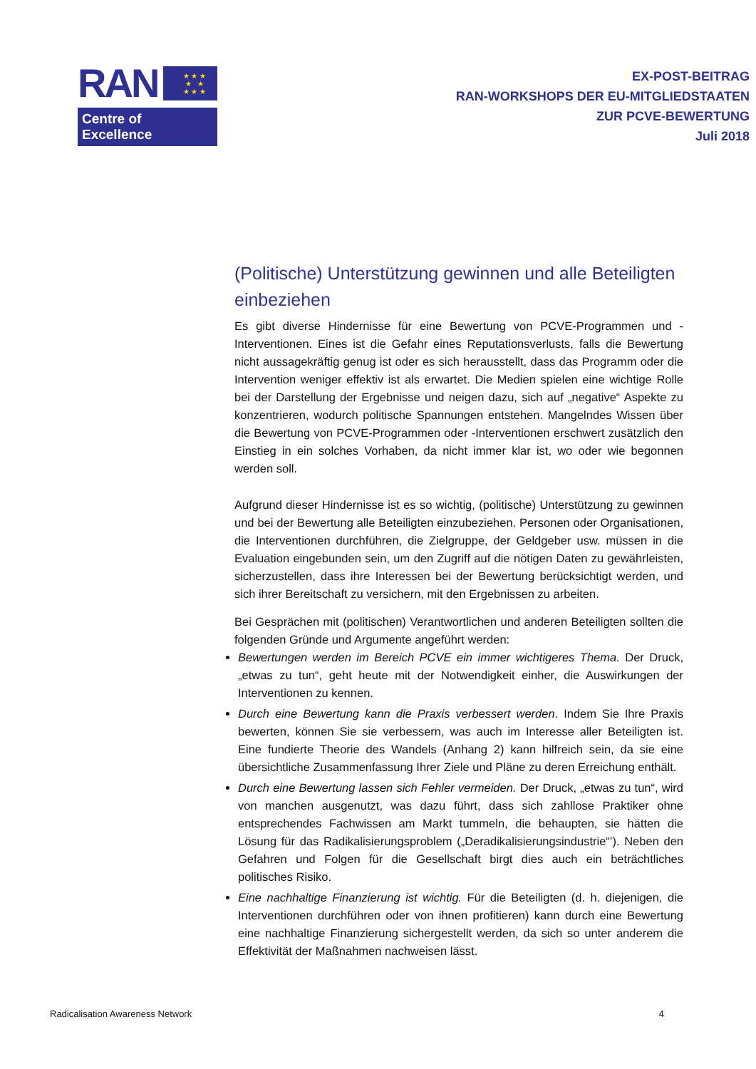RAN
★ ★ ★
★ ★
★ ★ ★
Centre of Excellence
EX-POST-BEITRAG
RAN-WORKSHOPS DER EU-MITGLIEDSTAATEN
ZUR PCVE-BEWERTUNG
Juli 2018
(Politische) Unterstützung gewinnen und alle Beteiligten einbeziehen
Es gibt diverse Hindernisse für eine Bewertung von PCVE-Programmen und -Interventionen. Eines ist die Gefahr eines Reputationsverlusts, falls die Bewertung nicht aussagekräftig genug ist oder es sich herausstellt, dass das Programm oder die Intervention weniger effektiv ist als erwartet. Die Medien spielen eine wichtige Rolle bei der Darstellung der Ergebnisse und neigen dazu, sich auf „negative“ Aspekte zu konzentrieren, wodurch politische Spannungen entstehen. Mangelndes Wissen über die Bewertung von PCVE-Programmen oder -Interventionen erschwert zusätzlich den Einstieg in ein solches Vorhaben, da nicht immer klar ist, wo oder wie begonnen werden soll.
Aufgrund dieser Hindernisse ist es so wichtig, (politische) Unterstützung zu gewinnen und bei der Bewertung alle Beteiligten einzubeziehen. Personen oder Organisationen, die Interventionen durchführen, die Zielgruppe, der Geldgeber usw. müssen in die Evaluation eingebunden sein, um den Zugriff auf die nötigen Daten zu gewährleisten, sicherzustellen, dass ihre Interessen bei der Bewertung berücksichtigt werden, und sich ihrer Bereitschaft zu versichern, mit den Ergebnissen zu arbeiten.
Bei Gesprächen mit (politischen) Verantwortlichen und anderen Beteiligten sollten die folgenden Gründe und Argumente angeführt werden:
Bewertungen werden im Bereich PCVE ein immer wichtigeres Thema. Der Druck, „etwas zu tun“, geht heute mit der Notwendigkeit einher, die Auswirkungen der Interventionen zu kennen.
Durch eine Bewertung kann die Praxis verbessert werden. Indem Sie Ihre Praxis bewerten, können Sie sie verbessern, was auch im Interesse aller Beteiligten ist. Eine fundierte Theorie des Wandels (Anhang 2) kann hilfreich sein, da sie eine übersichtliche Zusammenfassung Ihrer Ziele und Pläne zu deren Erreichung enthält.
Durch eine Bewertung lassen sich Fehler vermeiden. Der Druck, „etwas zu tun“, wird von manchen ausgenutzt, was dazu führt, dass sich zahllose Praktiker ohne entsprechendes Fachwissen am Markt tummeln, die behaupten, sie hätten die Lösung für das Radikalisierungsproblem („Deradikalisierungsindustrie“’). Neben den Gefahren und Folgen für die Gesellschaft birgt dies auch ein beträchtliches politisches Risiko.
Eine nachhaltige Finanzierung ist wichtig. Für die Beteiligten (d. h. diejenigen, die Interventionen durchführen oder von ihnen profitieren) kann durch eine Bewertung eine nachhaltige Finanzierung sichergestellt werden, da sich so unter anderem die Effektivität der Maßnahmen nachweisen lässt.
Radicalisation Awareness Network 4